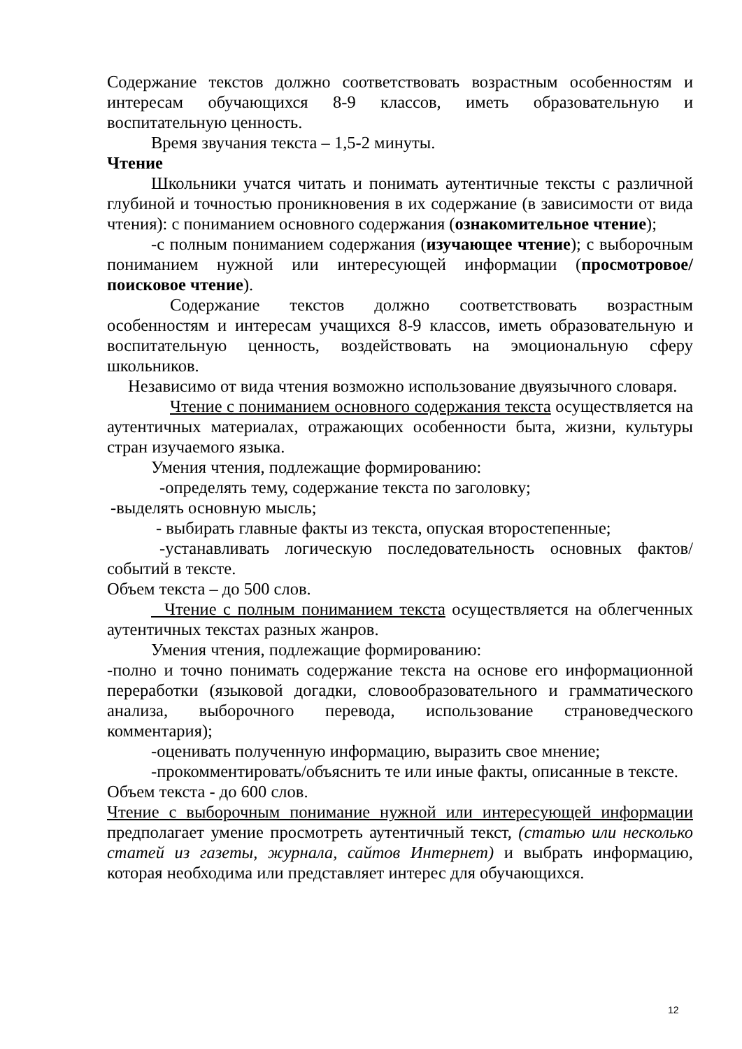Содержание текстов должно соответствовать возрастным особенностям и интересам обучающихся 8-9 классов, иметь образовательную и воспитательную ценность.
Время звучания текста – 1,5-2 минуты.
Чтение
Школьники учатся читать и понимать аутентичные тексты с различной глубиной и точностью проникновения в их содержание (в зависимости от вида чтения): с пониманием основного содержания (ознакомительное чтение);
-с полным пониманием содержания (изучающее чтение); с выборочным пониманием нужной или интересующей информации (просмотровое/поисковое чтение).
Содержание текстов должно соответствовать возрастным особенностям и интересам учащихся 8-9 классов, иметь образовательную и воспитательную ценность, воздействовать на эмоциональную сферу школьников.
Независимо от вида чтения возможно использование двуязычного словаря.
Чтение с пониманием основного содержания текста осуществляется на аутентичных материалах, отражающих особенности быта, жизни, культуры стран изучаемого языка.
Умения чтения, подлежащие формированию:
-определять тему, содержание текста по заголовку;
-выделять основную мысль;
- выбирать главные факты из текста, опуская второстепенные;
-устанавливать логическую последовательность основных фактов/ событий в тексте.
Объем текста – до 500 слов.
Чтение с полным пониманием текста осуществляется на облегченных аутентичных текстах разных жанров.
Умения чтения, подлежащие формированию:
-полно и точно понимать содержание текста на основе его информационной переработки (языковой догадки, словообразовательного и грамматического анализа, выборочного перевода, использование страноведческого комментария);
-оценивать полученную информацию, выразить свое мнение;
-прокомментировать/объяснить те или иные факты, описанные в тексте.
Объем текста - до 600 слов.
Чтение с выборочным понимание нужной или интересующей информации предполагает умение просмотреть аутентичный текст, (статью или несколько статей из газеты, журнала, сайтов Интернет) и выбрать информацию, которая необходима или представляет интерес для обучающихся.
12